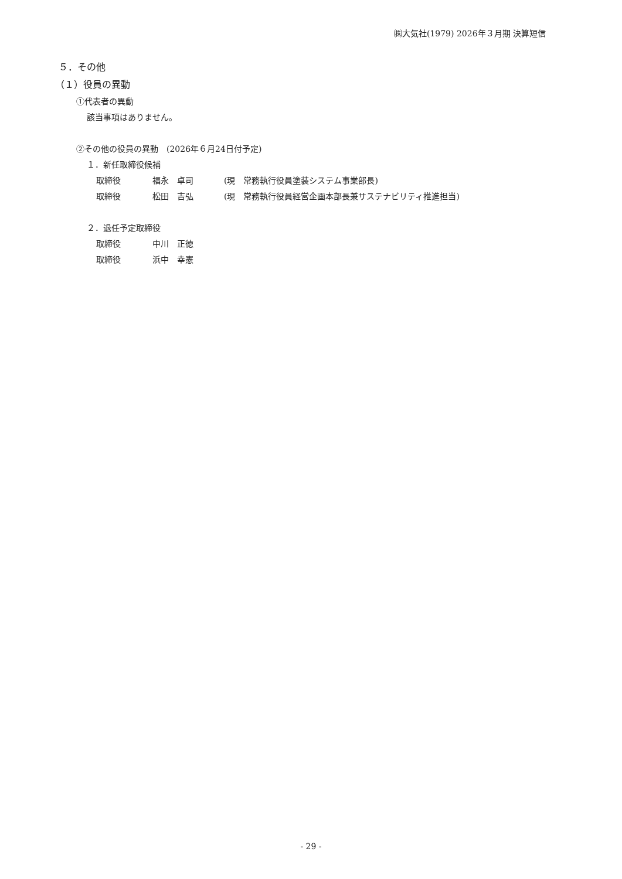㈱大気社(1979) 2026年３月期 決算短信
５．その他
（１）役員の異動
①代表者の異動
該当事項はありません。
②その他の役員の異動　(2026年６月24日付予定)
１．新任取締役候補
取締役 福永　卓司 (現　常務執行役員塗装システム事業部長)
取締役 松田　吉弘 (現　常務執行役員経営企画本部長兼サステナビリティ推進担当)
２．退任予定取締役
取締役 中川　正徳
取締役 浜中　幸憲
- 29 -